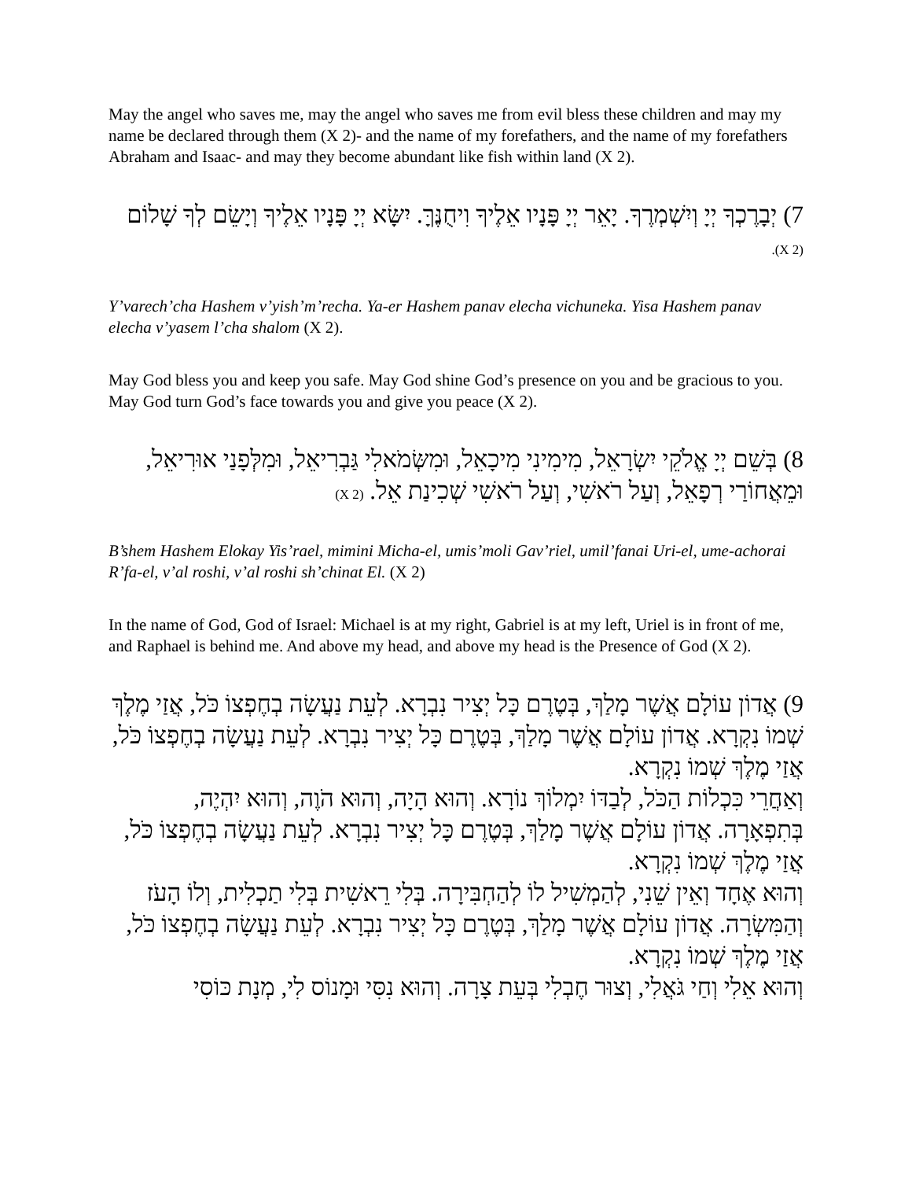May the angel who saves me, may the angel who saves me from evil bless these children and may my name be declared through them (X 2)- and the name of my forefathers, and the name of my forefathers Abraham and Isaac- and may they become abundant like fish within land (X 2).
7) יְבָרֶכְךָ יְיָ וְיִשְׁמְרֶךָ. יָאֵר יְיָ פָּנָיו אֵלֶיךָ וִיחֻנֶּךָּ. יִשָּׂא יְיָ פָּנָיו אֵלֶיךָ וְיָשֵׂם לְךָ שָׁלוֹם (X 2).
Y’varech’cha Hashem v’yish’m’recha. Ya-er Hashem panav elecha vichuneka. Yisa Hashem panav elecha v’yasem l’cha shalom (X 2).
May God bless you and keep you safe. May God shine God’s presence on you and be gracious to you. May God turn God’s face towards you and give you peace (X 2).
8) בְּשֵׁם יְיָ אֱלֹקֵי יִשְׂרָאֵל, מִימִינִי מִיכָאֵל, וּמִשְּׂמֹאלִי גַּבְרִיאֵל, וּמִלְּפָנַי אוּרִיאֵל, וּמֵאֲחוֹרַי רְפָאֵל, וְעַל רֹאשִׁי, וְעַל רֹאשִׁי שְׁכִינַת אֵל. (X 2)
B’shem Hashem Elokay Yis’rael, mimini Micha-el, umis’moli Gav’riel, umil’fanai Uri-el, ume-achorai R’fa-el, v’al roshi, v’al roshi sh’chinat El. (X 2)
In the name of God, God of Israel: Michael is at my right, Gabriel is at my left, Uriel is in front of me, and Raphael is behind me. And above my head, and above my head is the Presence of God (X 2).
9) אֲדוֹן עוֹלָם אֲשֶׁר מָלַךְ, בְּטֶרֶם כָּל יְצִיר נִבְרָא. לְעֵת נַעֲשָׂה בְחֶפְצוֹ כֹּל, אֲזַי מֶלֶךְ שְׁמוֹ נִקְרָא. אֲדוֹן עוֹלָם אֲשֶׁר מָלַךְ, בְּטֶרֶם כָּל יְצִיר נִבְרָא. לְעֵת נַעֲשָׂה בְחֶפְצוֹ כֹּל, אֲזַי מֶלֶךְ שְׁמוֹ נִקְרָא.
וְאַחֲרֵי כִּכְלוֹת הַכֹּל, לְבַדּוֹ יִמְלוֹךְ נוֹרָא. וְהוּא הָיָה, וְהוּא הֹוֶה, וְהוּא יִהְיֶה, בְּתִפְאָרָה. אֲדוֹן עוֹלָם אֲשֶׁר מָלַךְ, בְּטֶרֶם כָּל יְצִיר נִבְרָא. לְעֵת נַעֲשָׂה בְחֶפְצוֹ כֹּל, אֲזַי מֶלֶךְ שְׁמוֹ נִקְרָא.
וְהוּא אֶחָד וְאֵין שֵׁנִי, לְהַמְשִׁיל לוֹ לְהַחְבִּירָה. בְּלִי רֵאשִׁית בְּלִי תַכְלִית, וְלוֹ הָעֹז וְהַמִּשְׂרָה. אֲדוֹן עוֹלָם אֲשֶׁר מָלַךְ, בְּטֶרֶם כָּל יְצִיר נִבְרָא. לְעֵת נַעֲשָׂה בְחֶפְצוֹ כֹּל, אֲזַי מֶלֶךְ שְׁמוֹ נִקְרָא.
וְהוּא אֵלִי וְחַי גֹּאֲלִי, וְצוּר חֶבְלִי בְּעֵת צָרָה. וְהוּא נִסִּי וּמָנוֹס לִי, מְנָת כּוֹסִי